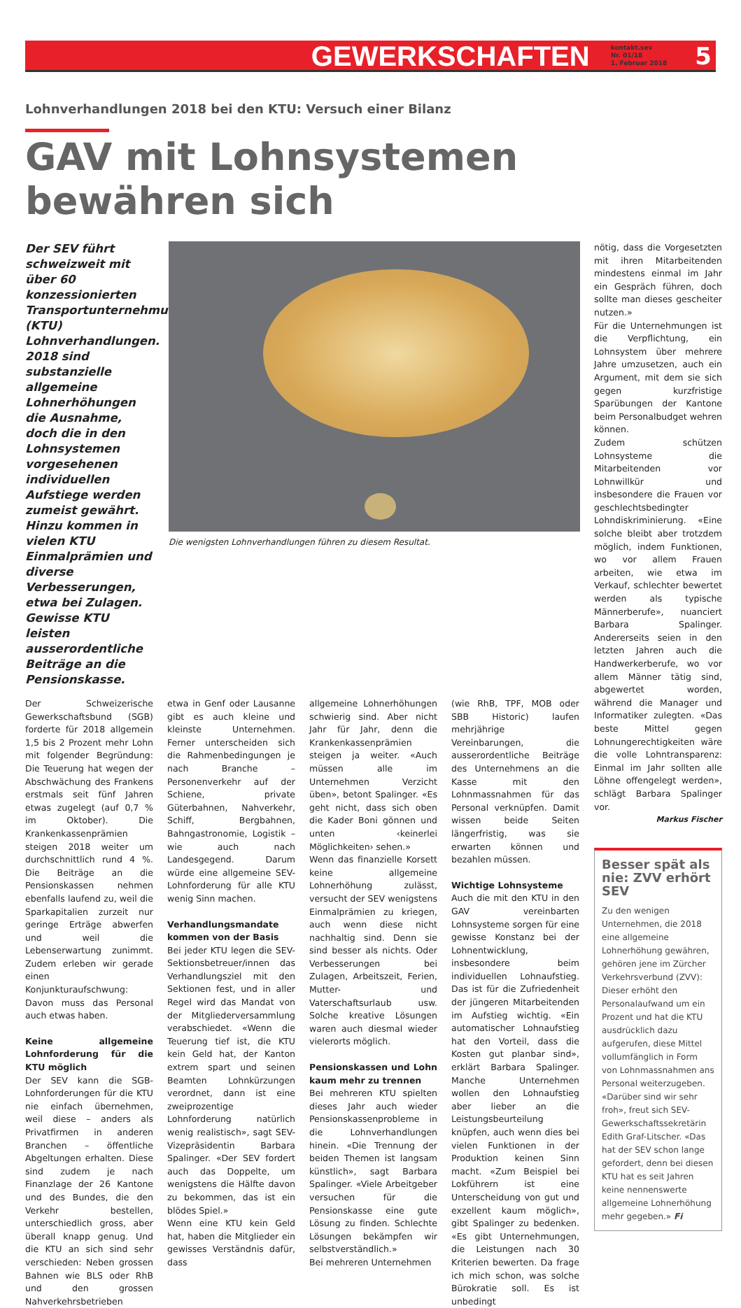GEWERKSCHAFTEN kontakt.sev
Nr. 01/18
1. Februar 2018 5
Lohnverhandlungen 2018 bei den KTU: Versuch einer Bilanz
GAV mit Lohnsystemen bewähren sich
Der SEV führt schweizweit mit über 60 konzessionierten Transportunternehmungen (KTU) Lohnverhandlungen. 2018 sind substanzielle allgemeine Lohnerhöhungen die Ausnahme, doch die in den Lohnsystemen vorgesehenen individuellen Aufstiege werden zumeist gewährt. Hinzu kommen in vielen KTU Einmalprämien und diverse Verbesserungen, etwa bei Zulagen. Gewisse KTU leisten ausserordentliche Beiträge an die Pensionskasse.
Die wenigsten Lohnverhandlungen führen zu diesem Resultat.
Der Schweizerische Gewerkschaftsbund (SGB) forderte für 2018 allgemein 1,5 bis 2 Prozent mehr Lohn mit folgender Begründung: Die Teuerung hat wegen der Abschwächung des Frankens erstmals seit fünf Jahren etwas zugelegt (auf 0,7 % im Oktober). Die Krankenkassenprämien steigen 2018 weiter um durchschnittlich rund 4 %. Die Beiträge an die Pensionskassen nehmen ebenfalls laufend zu, weil die Sparkapitalien zurzeit nur geringe Erträge abwerfen und weil die Lebenserwartung zunimmt. Zudem erleben wir gerade einen Konjunkturaufschwung: Davon muss das Personal auch etwas haben.
Keine allgemeine Lohnforderung für die KTU möglich
Der SEV kann die SGB-Lohnforderungen für die KTU nie einfach übernehmen, weil diese – anders als Privatfirmen in anderen Branchen – öffentliche Abgeltungen erhalten. Diese sind zudem je nach Finanzlage der 26 Kantone und des Bundes, die den Verkehr bestellen, unterschiedlich gross, aber überall knapp genug. Und die KTU an sich sind sehr verschieden: Neben grossen Bahnen wie BLS oder RhB und den grossen Nahverkehrsbetrieben
etwa in Genf oder Lausanne gibt es auch kleine und kleinste Unternehmen. Ferner unterscheiden sich die Rahmenbedingungen je nach Branche – Personenverkehr auf der Schiene, private Güterbahnen, Nahverkehr, Schiff, Bergbahnen, Bahngastronomie, Logistik – wie auch nach Landesgegend. Darum würde eine allgemeine SEV-Lohnforderung für alle KTU wenig Sinn machen.
Verhandlungsmandate kommen von der Basis
Bei jeder KTU legen die SEV-Sektionsbetreuer/innen das Verhandlungsziel mit den Sektionen fest, und in aller Regel wird das Mandat von der Mitgliederversammlung verabschiedet. «Wenn die Teuerung tief ist, die KTU kein Geld hat, der Kanton extrem spart und seinen Beamten Lohnkürzungen verordnet, dann ist eine zweiprozentige Lohnforderung natürlich wenig realistisch», sagt SEV-Vizepräsidentin Barbara Spalinger. «Der SEV fordert auch das Doppelte, um wenigstens die Hälfte davon zu bekommen, das ist ein blödes Spiel.»
Wenn eine KTU kein Geld hat, haben die Mitglieder ein gewisses Verständnis dafür, dass
allgemeine Lohnerhöhungen schwierig sind. Aber nicht Jahr für Jahr, denn die Krankenkassenprämien steigen ja weiter. «Auch müssen alle im Unternehmen Verzicht üben», betont Spalinger. «Es geht nicht, dass sich oben die Kader Boni gönnen und unten ‹keinerlei Möglichkeiten› sehen.»
Wenn das finanzielle Korsett keine allgemeine Lohnerhöhung zulässt, versucht der SEV wenigstens Einmalprämien zu kriegen, auch wenn diese nicht nachhaltig sind. Denn sie sind besser als nichts. Oder Verbesserungen bei Zulagen, Arbeitszeit, Ferien, Mutter- und Vaterschaftsurlaub usw. Solche kreative Lösungen waren auch diesmal wieder vielerorts möglich.
Pensionskassen und Lohn kaum mehr zu trennen
Bei mehreren KTU spielten dieses Jahr auch wieder Pensionskassenprobleme in die Lohnverhandlungen hinein. «Die Trennung der beiden Themen ist langsam künstlich», sagt Barbara Spalinger. «Viele Arbeitgeber versuchen für die Pensionskasse eine gute Lösung zu finden. Schlechte Lösungen bekämpfen wir selbstverständlich.»
Bei mehreren Unternehmen
(wie RhB, TPF, MOB oder SBB Historic) laufen mehrjährige Vereinbarungen, die ausserordentliche Beiträge des Unternehmens an die Kasse mit den Lohnmassnahmen für das Personal verknüpfen. Damit wissen beide Seiten längerfristig, was sie erwarten können und bezahlen müssen.
Wichtige Lohnsysteme
Auch die mit den KTU in den GAV vereinbarten Lohnsysteme sorgen für eine gewisse Konstanz bei der Lohnentwicklung, insbesondere beim individuellen Lohnaufstieg. Das ist für die Zufriedenheit der jüngeren Mitarbeitenden im Aufstieg wichtig. «Ein automatischer Lohnaufstieg hat den Vorteil, dass die Kosten gut planbar sind», erklärt Barbara Spalinger. Manche Unternehmen wollen den Lohnaufstieg aber lieber an die Leistungsbeurteilung knüpfen, auch wenn dies bei vielen Funktionen in der Produktion keinen Sinn macht. «Zum Beispiel bei Lokführern ist eine Unterscheidung von gut und exzellent kaum möglich», gibt Spalinger zu bedenken. «Es gibt Unternehmungen, die Leistungen nach 30 Kriterien bewerten. Da frage ich mich schon, was solche Bürokratie soll. Es ist unbedingt
nötig, dass die Vorgesetzten mit ihren Mitarbeitenden mindestens einmal im Jahr ein Gespräch führen, doch sollte man dieses gescheiter nutzen.»
Für die Unternehmungen ist die Verpflichtung, ein Lohnsystem über mehrere Jahre umzusetzen, auch ein Argument, mit dem sie sich gegen kurzfristige Sparübungen der Kantone beim Personalbudget wehren können.
Zudem schützen Lohnsysteme die Mitarbeitenden vor Lohnwillkür und insbesondere die Frauen vor geschlechtsbedingter Lohndiskriminierung. «Eine solche bleibt aber trotzdem möglich, indem Funktionen, wo vor allem Frauen arbeiten, wie etwa im Verkauf, schlechter bewertet werden als typische Männerberufe», nuanciert Barbara Spalinger. Andererseits seien in den letzten Jahren auch die Handwerkerberufe, wo vor allem Männer tätig sind, abgewertet worden, während die Manager und Informatiker zulegten. «Das beste Mittel gegen Lohnungerechtigkeiten wäre die volle Lohntransparenz: Einmal im Jahr sollten alle Löhne offengelegt werden», schlägt Barbara Spalinger vor.
Markus Fischer
Besser spät als nie: ZVV erhört SEV
Zu den wenigen Unternehmen, die 2018 eine allgemeine Lohnerhöhung gewähren, gehören jene im Zürcher Verkehrsverbund (ZVV): Dieser erhöht den Personalaufwand um ein Prozent und hat die KTU ausdrücklich dazu aufgerufen, diese Mittel vollumfänglich in Form von Lohnmassnahmen ans Personal weiterzugeben. «Darüber sind wir sehr froh», freut sich SEV-Gewerkschaftssekretärin Edith Graf-Litscher. «Das hat der SEV schon lange gefordert, denn bei diesen KTU hat es seit Jahren keine nennenswerte allgemeine Lohnerhöhung mehr gegeben.» Fi